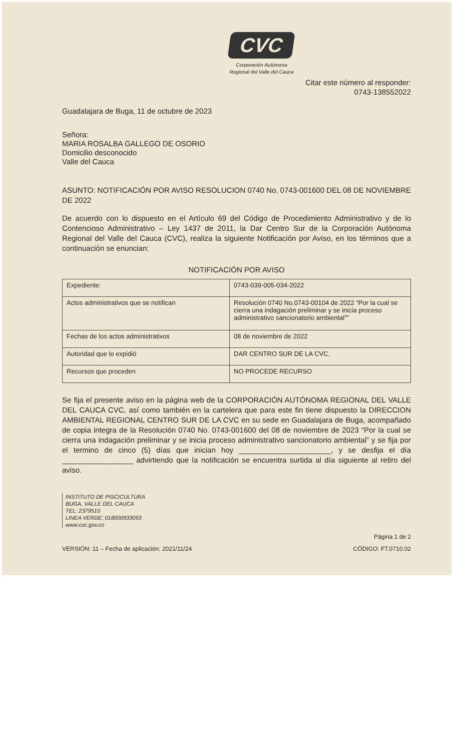CVC
Corporación Autónoma
Regional del Valle del Cauca
Citar este número al responder:
0743-138552022
Guadalajara de Buga, 11 de octubre de 2023
Señora:
MARIA ROSALBA GALLEGO DE OSORIO
Domicilio desconocido
Valle del Cauca
ASUNTO: NOTIFICACIÓN POR AVISO RESOLUCION 0740 No. 0743-001600 DEL 08 DE NOVIEMBRE DE 2022
De acuerdo con lo dispuesto en el Artículo 69 del Código de Procedimiento Administrativo y de lo Contencioso Administrativo – Ley 1437 de 2011, la Dar Centro Sur de la Corporación Autónoma Regional del Valle del Cauca (CVC), realiza la siguiente Notificación por Aviso, en los términos que a continuación se enuncian:
NOTIFICACIÓN POR AVISO
| Expediente: | 0743-039-005-034-2022 |
| Actos administrativos que se notifican | Resolución 0740 No.0743-00104 de 2022 “Por la cual se cierra una indagación preliminar y se inicia proceso administrativo sancionatorio ambiental”” |
| Fechas de los actos administrativos | 08 de noviembre de 2022 |
| Autoridad que lo expidió | DAR CENTRO SUR DE LA CVC. |
| Recursos que proceden | NO PROCEDE RECURSO |
Se fija el presente aviso en la página web de la CORPORACIÓN AUTÓNOMA REGIONAL DEL VALLE DEL CAUCA CVC, así como también en la cartelera que para este fin tiene dispuesto la DIRECCION AMBIENTAL REGIONAL CENTRO SUR DE LA CVC en su sede en Guadalajara de Buga, acompañado de copia integra de la Resolución 0740 No. 0743-001600 del 08 de noviembre de 2023 “Por la cual se cierra una indagación preliminar y se inicia proceso administrativo sancionatorio ambiental” y se fija por el termino de cinco (5) días que inician hoy ______________________, y se desfija el día _________________ advirtiendo que la notificación se encuentra surtida al día siguiente al retiro del aviso.
INSTITUTO DE PISCICULTURA
BUGA, VALLE DEL CAUCA
TEL: 2379510
LINEA VERDE: 018000933093
www.cvc.gov.co
Página 1 de 2
VERSIÓN: 11 – Fecha de aplicación: 2021/11/24 CÓDIGO: FT.0710.02